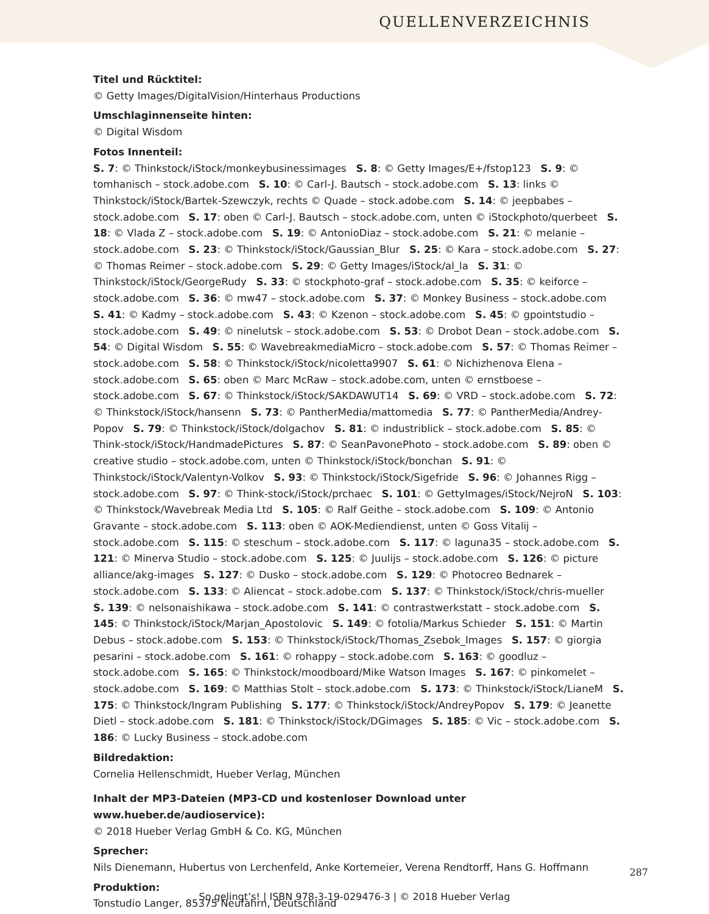QUELLENVERZEICHNIS
Titel und Rücktitel:
© Getty Images/DigitalVision/Hinterhaus Productions
Umschlaginnenseite hinten:
© Digital Wisdom
Fotos Innenteil:
S. 7: © Thinkstock/iStock/monkeybusinessimages S. 8: © Getty Images/E+/fstop123 S. 9: © tomhanisch – stock.adobe.com S. 10: © Carl-J. Bautsch – stock.adobe.com S. 13: links © Thinkstock/iStock/Bartek-Szewczyk, rechts © Quade – stock.adobe.com S. 14: © jeepbabes – stock.adobe.com S. 17: oben © Carl-J. Bautsch – stock.adobe.com, unten © iStockphoto/querbeet S. 18: © Vlada Z – stock.adobe.com S. 19: © AntonioDiaz – stock.adobe.com S. 21: © melanie – stock.adobe.com S. 23: © Thinkstock/iStock/Gaussian_Blur S. 25: © Kara – stock.adobe.com S. 27: © Thomas Reimer – stock.adobe.com S. 29: © Getty Images/iStock/al_la S. 31: © Thinkstock/iStock/GeorgeRudy S. 33: © stockphoto-graf – stock.adobe.com S. 35: © keiforce – stock.adobe.com S. 36: © mw47 – stock.adobe.com S. 37: © Monkey Business – stock.adobe.com S. 41: © Kadmy – stock.adobe.com S. 43: © Kzenon – stock.adobe.com S. 45: © gpointstudio – stock.adobe.com S. 49: © ninelutsk – stock.adobe.com S. 53: © Drobot Dean – stock.adobe.com S. 54: © Digital Wisdom S. 55: © WavebreakmediaMicro – stock.adobe.com S. 57: © Thomas Reimer – stock.adobe.com S. 58: © Thinkstock/iStock/nicoletta9907 S. 61: © Nichizhenova Elena – stock.adobe.com S. 65: oben © Marc McRaw – stock.adobe.com, unten © ernstboese – stock.adobe.com S. 67: © Thinkstock/iStock/SAKDAWUT14 S. 69: © VRD – stock.adobe.com S. 72: © Thinkstock/iStock/hansenn S. 73: © PantherMedia/mattomedia S. 77: © PantherMedia/Andrey-Popov S. 79: © Thinkstock/iStock/dolgachov S. 81: © industriblick – stock.adobe.com S. 85: © Think-stock/iStock/HandmadePictures S. 87: © SeanPavonePhoto – stock.adobe.com S. 89: oben © creative studio – stock.adobe.com, unten © Thinkstock/iStock/bonchan S. 91: © Thinkstock/iStock/Valentyn-Volkov S. 93: © Thinkstock/iStock/Sigefride S. 96: © Johannes Rigg – stock.adobe.com S. 97: © Think-stock/iStock/prchaec S. 101: © GettyImages/iStock/NejroN S. 103: © Thinkstock/Wavebreak Media Ltd S. 105: © Ralf Geithe – stock.adobe.com S. 109: © Antonio Gravante – stock.adobe.com S. 113: oben © AOK-Mediendienst, unten © Goss Vitalij – stock.adobe.com S. 115: © steschum – stock.adobe.com S. 117: © laguna35 – stock.adobe.com S. 121: © Minerva Studio – stock.adobe.com S. 125: © Juulijs – stock.adobe.com S. 126: © picture alliance/akg-images S. 127: © Dusko – stock.adobe.com S. 129: © Photocreo Bednarek – stock.adobe.com S. 133: © Aliencat – stock.adobe.com S. 137: © Thinkstock/iStock/chris-mueller S. 139: © nelsonaishikawa – stock.adobe.com S. 141: © contrastwerkstatt – stock.adobe.com S. 145: © Thinkstock/iStock/Marjan_Apostolovic S. 149: © fotolia/Markus Schieder S. 151: © Martin Debus – stock.adobe.com S. 153: © Thinkstock/iStock/Thomas_Zsebok_Images S. 157: © giorgia pesarini – stock.adobe.com S. 161: © rohappy – stock.adobe.com S. 163: © goodluz – stock.adobe.com S. 165: © Thinkstock/moodboard/Mike Watson Images S. 167: © pinkomelet – stock.adobe.com S. 169: © Matthias Stolt – stock.adobe.com S. 173: © Thinkstock/iStock/LianeM S. 175: © Thinkstock/Ingram Publishing S. 177: © Thinkstock/iStock/AndreyPopov S. 179: © Jeanette Dietl – stock.adobe.com S. 181: © Thinkstock/iStock/DGimages S. 185: © Vic – stock.adobe.com S. 186: © Lucky Business – stock.adobe.com
Bildredaktion:
Cornelia Hellenschmidt, Hueber Verlag, München
Inhalt der MP3-Dateien (MP3-CD und kostenloser Download unter www.hueber.de/audioservice):
© 2018 Hueber Verlag GmbH & Co. KG, München
Sprecher:
Nils Dienemann, Hubertus von Lerchenfeld, Anke Kortemeier, Verena Rendtorff, Hans G. Hoffmann
Produktion:
Tonstudio Langer, 85375 Neufahrn, Deutschland
287
So gelingt’s! | ISBN 978-3-19-029476-3 | © 2018 Hueber Verlag